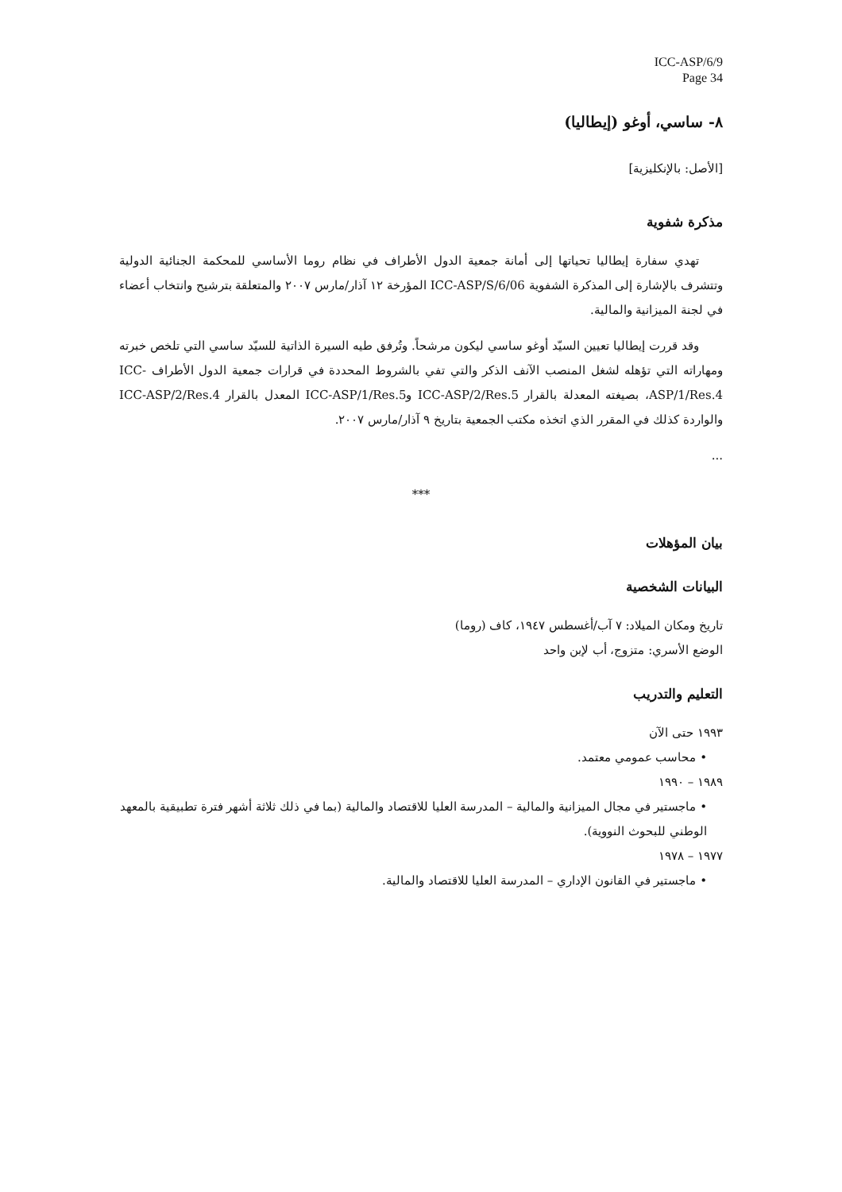ICC-ASP/6/9
Page 34
٨- ساسي، أوغو (إيطاليا)
[الأصل: بالإنكليزية]
مذكرة شفوية
تهدي سفارة إيطاليا تحياتها إلى أمانة جمعية الدول الأطراف في نظام روما الأساسي للمحكمة الجنائية الدولية وتتشرف بالإشارة إلى المذكرة الشفوية ICC-ASP/S/6/06 المؤرخة ١٢ آذار/مارس ٢٠٠٧ والمتعلقة بترشيح وانتخاب أعضاء في لجنة الميزانية والمالية.
وقد قررت إيطاليا تعيين السيّد أوغو ساسي ليكون مرشحاً. وتُرفق طيه السيرة الذاتية للسيّد ساسي التي تلخص خبرته ومهاراته التي تؤهله لشغل المنصب الآنف الذكر والتي تفي بالشروط المحددة في قرارات جمعية الدول الأطراف ICC-ASP/1/Res.4، بصيغته المعدلة بالقرار ICC-ASP/2/Res.5 وICC-ASP/1/Res.5 المعدل بالقرار ICC-ASP/2/Res.4 والواردة كذلك في المقرر الذي اتخذه مكتب الجمعية بتاريخ ٩ آذار/مارس ٢٠٠٧.
...
***
بيان المؤهلات
البيانات الشخصية
تاريخ ومكان الميلاد: ٧ آب/أغسطس ١٩٤٧، كاف (روما)
الوضع الأسري: متزوج، أب لإبن واحد
التعليم والتدريب
١٩٩٣ حتى الآن
• محاسب عمومي معتمد.
١٩٨٩ – ١٩٩٠
• ماجستير في مجال الميزانية والمالية – المدرسة العليا للاقتصاد والمالية (بما في ذلك ثلاثة أشهر فترة تطبيقية بالمعهد الوطني للبحوث النووية).
١٩٧٧ – ١٩٧٨
• ماجستير في القانون الإداري – المدرسة العليا للاقتصاد والمالية.